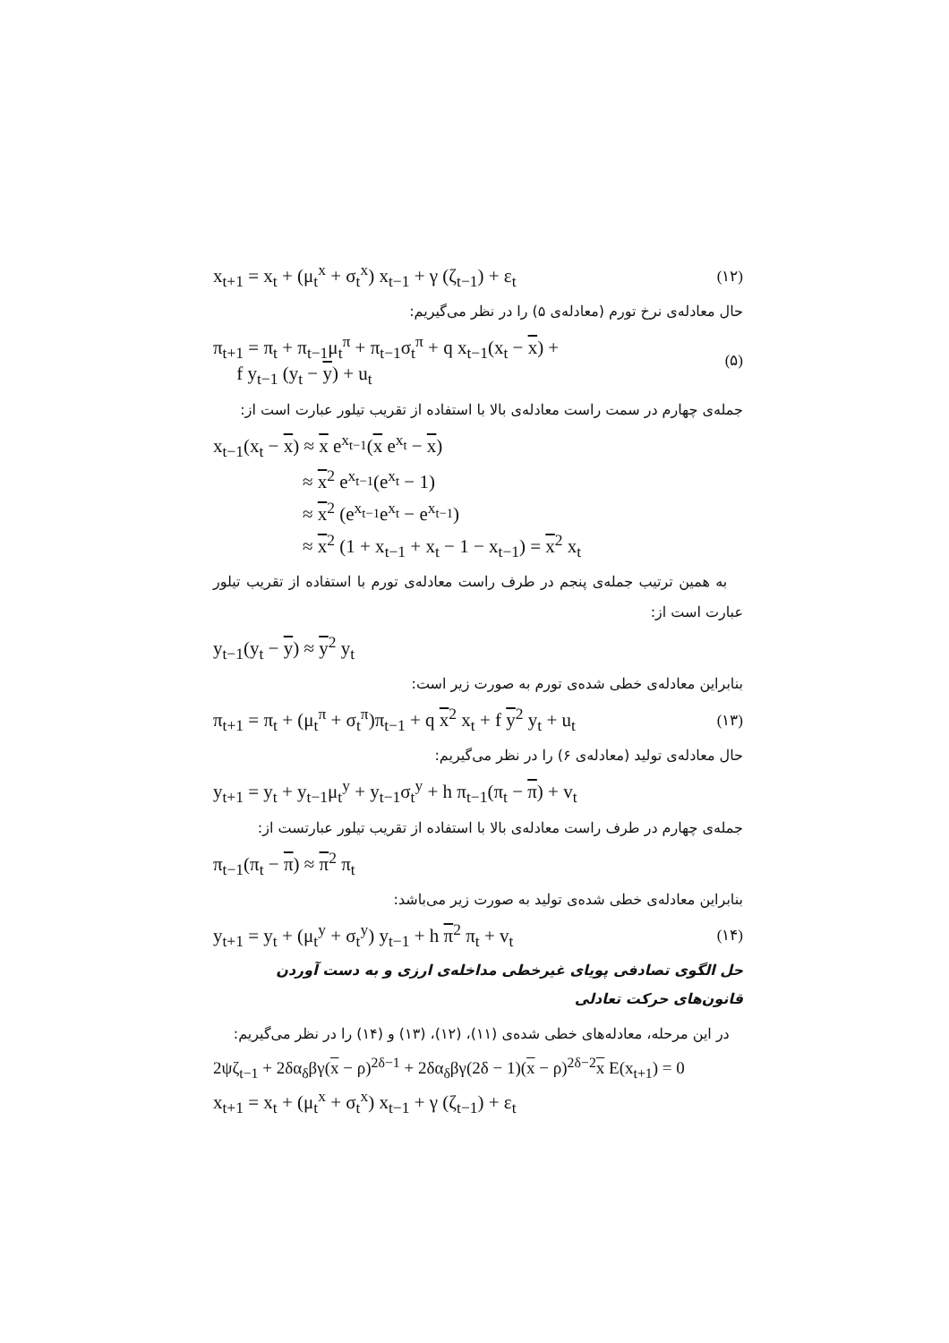x<sub>t+1</sub> = x<sub>t</sub> + (μ<sub>t</sub><sup>x</sup> + σ<sub>t</sub><sup>x</sup>) x<sub>t−1</sub> + γ (ζ<sub>t−1</sub>) + ε<sub>t</sub> (۱۲)
حال معادله‌ی نرخ تورم (معادله‌ی ۵) را در نظر می‌گیریم:
π<sub>t+1</sub> = π<sub>t</sub> + π<sub>t−1</sub>μ<sub>t</sub><sup>π</sup> + π<sub>t−1</sub>σ<sub>t</sub><sup>π</sup> + q x<sub>t−1</sub>(x<sub>t</sub> − x) +
f y<sub>t−1</sub> (y<sub>t</sub> − y) + u<sub>t</sub> (۵)
جمله‌ی چهارم در سمت راست معادله‌ی بالا با استفاده از تقریب تیلور عبارت است از:
x<sub>t−1</sub>(x<sub>t</sub> − x) ≈ x e<sup>x<sub>t−1</sub></sup>(x e<sup>x<sub>t</sub></sup> − x)
≈ x<sup>2</sup> e<sup>x<sub>t−1</sub></sup>(e<sup>x<sub>t</sub></sup> − 1)
≈ x<sup>2</sup> (e<sup>x<sub>t−1</sub></sup>e<sup>x<sub>t</sub></sup> − e<sup>x<sub>t−1</sub></sup>)
≈ x<sup>2</sup> (1 + x<sub>t−1</sub> + x<sub>t</sub> − 1 − x<sub>t−1</sub>) = x<sup>2</sup> x<sub>t</sub>
به همین ترتیب جمله‌ی پنجم در طرف راست معادله‌ی تورم با استفاده از تقریب تیلور عبارت است از:
y<sub>t−1</sub>(y<sub>t</sub> − y) ≈ y<sup>2</sup> y<sub>t</sub>
بنابراین معادله‌ی خطی شده‌ی تورم به صورت زیر است:
π<sub>t+1</sub> = π<sub>t</sub> + (μ<sub>t</sub><sup>π</sup> + σ<sub>t</sub><sup>π</sup>)π<sub>t−1</sub> + q x<sup>2</sup> x<sub>t</sub> + f y<sup>2</sup> y<sub>t</sub> + u<sub>t</sub> (۱۳)
حال معادله‌ی تولید (معادله‌ی ۶) را در نظر می‌گیریم:
y<sub>t+1</sub> = y<sub>t</sub> + y<sub>t−1</sub>μ<sub>t</sub><sup>y</sup> + y<sub>t−1</sub>σ<sub>t</sub><sup>y</sup> + h π<sub>t−1</sub>(π<sub>t</sub> − π) + v<sub>t</sub>
جمله‌ی چهارم در طرف راست معادله‌ی بالا با استفاده از تقریب تیلور عبارتست از:
π<sub>t−1</sub>(π<sub>t</sub> − π) ≈ π<sup>2</sup> π<sub>t</sub>
بنابراین معادله‌ی خطی شده‌ی تولید به صورت زیر می‌باشد:
y<sub>t+1</sub> = y<sub>t</sub> + (μ<sub>t</sub><sup>y</sup> + σ<sub>t</sub><sup>y</sup>) y<sub>t−1</sub> + h π<sup>2</sup> π<sub>t</sub> + v<sub>t</sub> (۱۴)
حل الگوی تصادفی پویای غیرخطی مداخله‌ی ارزی و به دست آوردن قانون‌های حرکت تعادلی
در این مرحله، معادله‌های خطی شده‌ی (۱۱)، (۱۲)، (۱۳) و (۱۴) را در نظر می‌گیریم:
2ψζ<sub>t−1</sub> + 2δα<sub>δ</sub>βγ(x − ρ)<sup>2δ−1</sup> + 2δα<sub>δ</sub>βγ(2δ − 1)(x − ρ)<sup>2δ−2</sup>x E(x<sub>t+1</sub>) = 0
x<sub>t+1</sub> = x<sub>t</sub> + (μ<sub>t</sub><sup>x</sup> + σ<sub>t</sub><sup>x</sup>) x<sub>t−1</sub> + γ (ζ<sub>t−1</sub>) + ε<sub>t</sub>